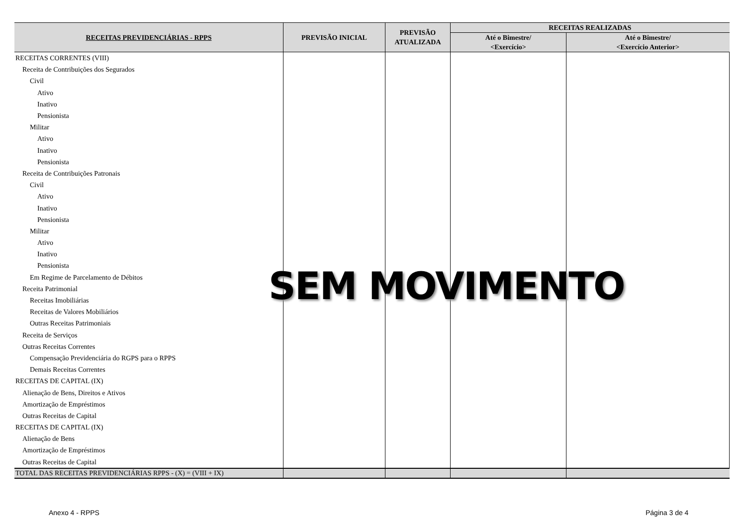| RECEITAS PREVIDENCIÁRIAS - RPPS | PREVISÃO INICIAL | PREVISÃO ATUALIZADA | RECEITAS REALIZADAS | |
| --- | --- | --- | --- | --- |
| | | | Até o Bimestre/ <Exercício> | Até o Bimestre/ <Exercício Anterior> |
| RECEITAS CORRENTES (VIII) | | | | |
| Receita de Contribuições dos Segurados | | | | |
| Civil | | | | |
| Ativo | | | | |
| Inativo | | | | |
| Pensionista | | | | |
| Militar | | | | |
| Ativo | | | | |
| Inativo | | | | |
| Pensionista | | | | |
| Receita de Contribuições Patronais | | | | |
| Civil | | | | |
| Ativo | | | | |
| Inativo | | | | |
| Pensionista | | | | |
| Militar | | | | |
| Ativo | | | | |
| Inativo | | | | |
| Pensionista | | | | |
| Em Regime de Parcelamento de Débitos | | | | |
| Receita Patrimonial | | | | |
| Receitas Imobiliárias | | | | |
| Receitas de Valores Mobiliários | | | | |
| Outras Receitas Patrimoniais | | | | |
| Receita de Serviços | | | | |
| Outras Receitas Correntes | | | | |
| Compensação Previdenciária do RGPS para o RPPS | | | | |
| Demais Receitas Correntes | | | | |
| RECEITAS DE CAPITAL (IX) | | | | |
| Alienação de Bens, Direitos e Ativos | | | | |
| Amortização de Empréstimos | | | | |
| Outras Receitas de Capital | | | | |
| RECEITAS DE CAPITAL (IX) | | | | |
| Alienação de Bens | | | | |
| Amortização de Empréstimos | | | | |
| Outras Receitas de Capital | | | | |
| TOTAL DAS RECEITAS PREVIDENCIÁRIAS RPPS - (X) = (VIII + IX) | | | | |
SEM MOVIMENTO
Anexo 4 - RPPS Página 3 de 4